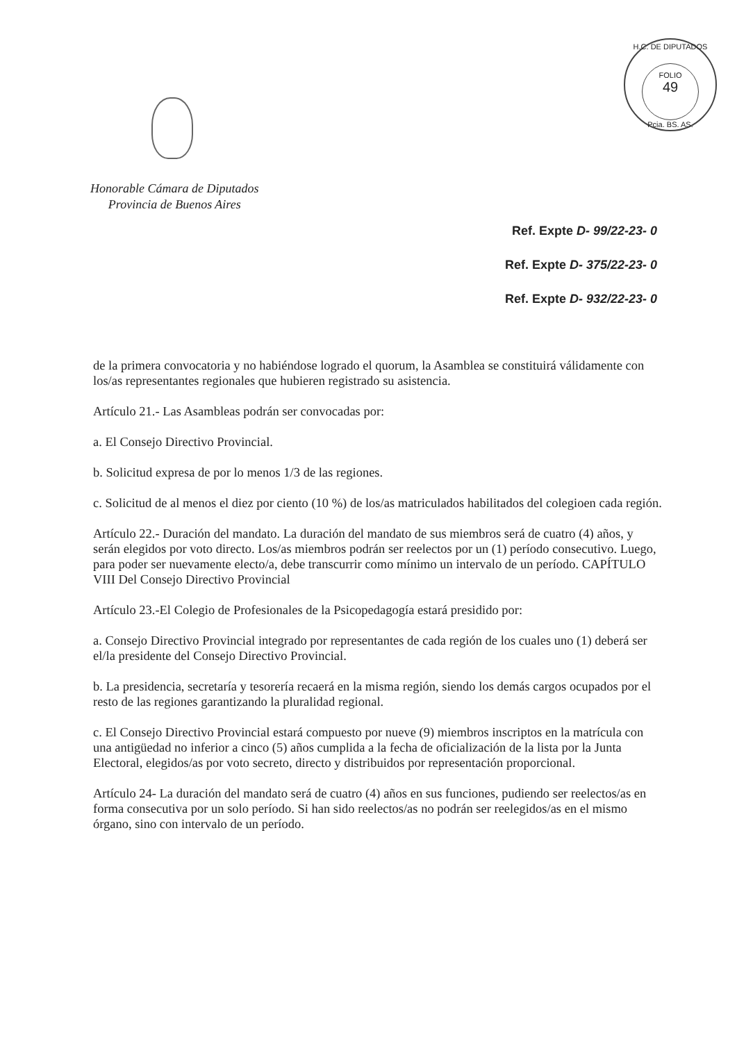H.C. DE DIPUTADOS
FOLIO
49
Pcia. BS. AS.
Honorable Cámara de Diputados
Provincia de Buenos Aires
Ref. Expte D- 99/22-23- 0
Ref. Expte D- 375/22-23- 0
Ref. Expte D- 932/22-23- 0
de la primera convocatoria y no habiéndose logrado el quorum, la Asamblea se constituirá válidamente con los/as representantes regionales que hubieren registrado su asistencia.
Artículo 21.- Las Asambleas podrán ser convocadas por:
a. El Consejo Directivo Provincial.
b. Solicitud expresa de por lo menos 1/3 de las regiones.
c. Solicitud de al menos el diez por ciento (10 %) de los/as matriculados habilitados del colegioen cada región.
Artículo 22.- Duración del mandato. La duración del mandato de sus miembros será de cuatro (4) años, y serán elegidos por voto directo. Los/as miembros podrán ser reelectos por un (1) período consecutivo. Luego, para poder ser nuevamente electo/a, debe transcurrir como mínimo un intervalo de un período. CAPÍTULO VIII Del Consejo Directivo Provincial
Artículo 23.-El Colegio de Profesionales de la Psicopedagogía estará presidido por:
a. Consejo Directivo Provincial integrado por representantes de cada región de los cuales uno (1) deberá ser el/la presidente del Consejo Directivo Provincial.
b. La presidencia, secretaría y tesorería recaerá en la misma región, siendo los demás cargos ocupados por el resto de las regiones garantizando la pluralidad regional.
c. El Consejo Directivo Provincial estará compuesto por nueve (9) miembros inscriptos en la matrícula con una antigüedad no inferior a cinco (5) años cumplida a la fecha de oficialización de la lista por la Junta Electoral, elegidos/as por voto secreto, directo y distribuidos por representación proporcional.
Artículo 24- La duración del mandato será de cuatro (4) años en sus funciones, pudiendo ser reelectos/as en forma consecutiva por un solo período. Si han sido reelectos/as no podrán ser reelegidos/as en el mismo órgano, sino con intervalo de un período.